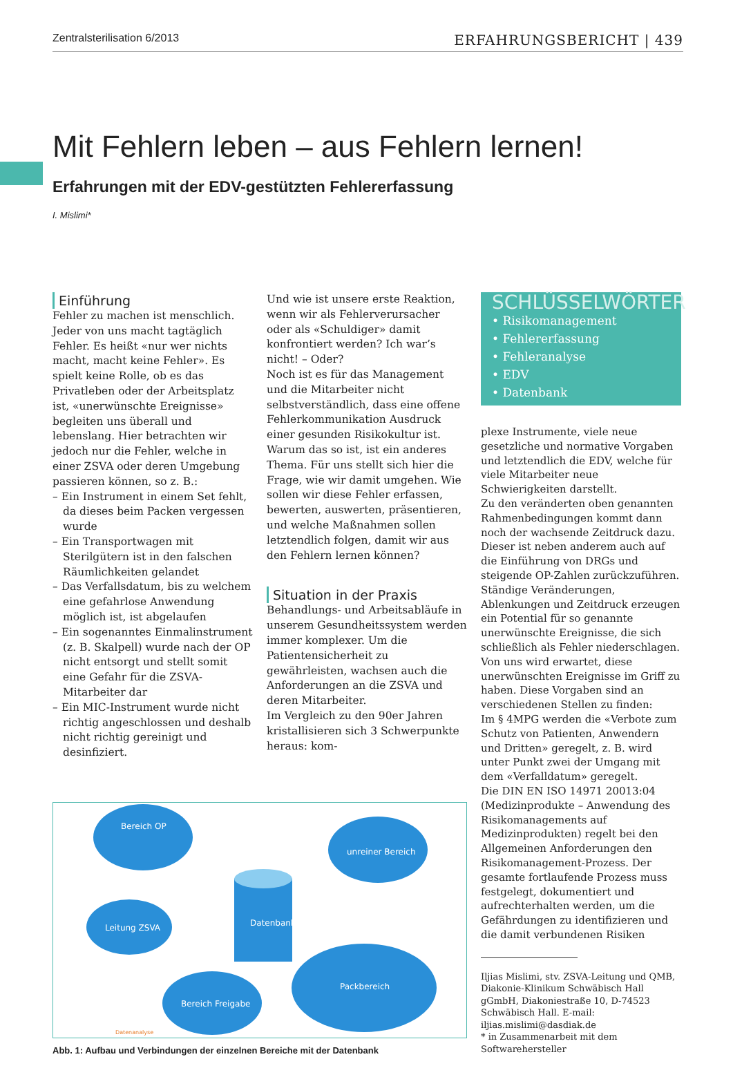Zentralsterilisation 6/2013 ERFAHRUNGSBERICHT | 439
Mit Fehlern leben – aus Fehlern lernen!
Erfahrungen mit der EDV-gestützten Fehlererfassung
I. Mislimi*
Einführung
Fehler zu machen ist menschlich. Jeder von uns macht tagtäglich Fehler. Es heißt «nur wer nichts macht, macht keine Fehler». Es spielt keine Rolle, ob es das Privatleben oder der Arbeitsplatz ist, «unerwünschte Ereignisse» begleiten uns überall und lebenslang. Hier betrachten wir jedoch nur die Fehler, welche in einer ZSVA oder deren Umgebung passieren können, so z. B.:
– Ein Instrument in einem Set fehlt, da dieses beim Packen vergessen wurde
– Ein Transportwagen mit Sterilgütern ist in den falschen Räumlichkeiten gelandet
– Das Verfallsdatum, bis zu welchem eine gefahrlose Anwendung möglich ist, ist abgelaufen
– Ein sogenanntes Einmalinstrument (z. B. Skalpell) wurde nach der OP nicht entsorgt und stellt somit eine Gefahr für die ZSVA-Mitarbeiter dar
– Ein MIC-Instrument wurde nicht richtig angeschlossen und deshalb nicht richtig gereinigt und desinfiziert.
Und wie ist unsere erste Reaktion, wenn wir als Fehlerverursacher oder als «Schuldiger» damit konfrontiert werden? Ich war’s nicht! – Oder?
Noch ist es für das Management und die Mitarbeiter nicht selbstverständlich, dass eine offene Fehlerkommunikation Ausdruck einer gesunden Risikokultur ist. Warum das so ist, ist ein anderes Thema. Für uns stellt sich hier die Frage, wie wir damit umgehen. Wie sollen wir diese Fehler erfassen, bewerten, auswerten, präsentieren, und welche Maßnahmen sollen letztendlich folgen, damit wir aus den Fehlern lernen können?
Situation in der Praxis
Behandlungs- und Arbeitsabläufe in unserem Gesundheitssystem werden immer komplexer. Um die Patientensicherheit zu gewährleisten, wachsen auch die Anforderungen an die ZSVA und deren Mitarbeiter.
Im Vergleich zu den 90er Jahren kristallisieren sich 3 Schwerpunkte heraus: kom-
Bereich OP
unreiner Bereich
Leitung ZSVA
Bereich Freigabe
Packbereich
Datenbank
Datenanalyse
Abb. 1: Aufbau und Verbindungen der einzelnen Bereiche mit der Datenbank
SCHLÜSSELWÖRTER
• Risikomanagement
• Fehlererfassung
• Fehleranalyse
• EDV
• Datenbank
plexe Instrumente, viele neue gesetzliche und normative Vorgaben und letztendlich die EDV, welche für viele Mitarbeiter neue Schwierigkeiten darstellt.
Zu den veränderten oben genannten Rahmenbedingungen kommt dann noch der wachsende Zeitdruck dazu. Dieser ist neben anderem auch auf die Einführung von DRGs und steigende OP-Zahlen zurückzuführen.
Ständige Veränderungen, Ablenkungen und Zeitdruck erzeugen ein Potential für so genannte unerwünschte Ereignisse, die sich schließlich als Fehler niederschlagen. Von uns wird erwartet, diese unerwünschten Ereignisse im Griff zu haben. Diese Vorgaben sind an verschiedenen Stellen zu finden:
Im § 4MPG werden die «Verbote zum Schutz von Patienten, Anwendern und Dritten» geregelt, z. B. wird unter Punkt zwei der Umgang mit dem «Verfalldatum» geregelt.
Die DIN EN ISO 14971 20013:04 (Medizinprodukte – Anwendung des Risikomanagements auf Medizinprodukten) regelt bei den Allgemeinen Anforderungen den Risikomanagement-Prozess. Der gesamte fortlaufende Prozess muss festgelegt, dokumentiert und aufrechterhalten werden, um die Gefährdungen zu identifizieren und die damit verbundenen Risiken
Iljias Mislimi, stv. ZSVA-Leitung und QMB, Diakonie-Klinikum Schwäbisch Hall gGmbH, Diakoniestraße 10, D-74523 Schwäbisch Hall. E-mail: iljias.mislimi@dasdiak.de
* in Zusammenarbeit mit dem Softwarehersteller